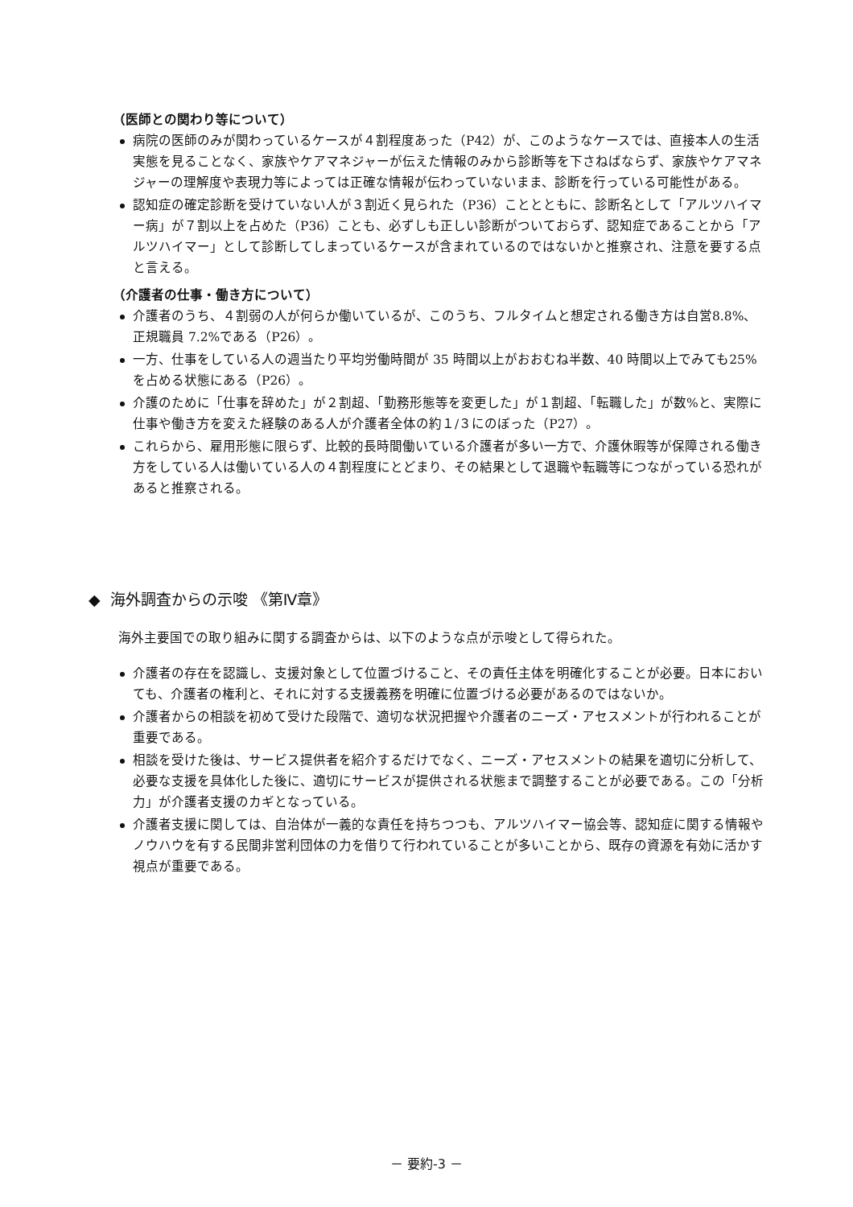（医師との関わり等について）
病院の医師のみが関わっているケースが４割程度あった（P42）が、このようなケースでは、直接本人の生活実態を見ることなく、家族やケアマネジャーが伝えた情報のみから診断等を下さねばならず、家族やケアマネジャーの理解度や表現力等によっては正確な情報が伝わっていないまま、診断を行っている可能性がある。
認知症の確定診断を受けていない人が３割近く見られた（P36）こととともに、診断名として「アルツハイマー病」が７割以上を占めた（P36）ことも、必ずしも正しい診断がついておらず、認知症であることから「アルツハイマー」として診断してしまっているケースが含まれているのではないかと推察され、注意を要する点と言える。
（介護者の仕事・働き方について）
介護者のうち、４割弱の人が何らか働いているが、このうち、フルタイムと想定される働き方は自営8.8%、正規職員 7.2%である（P26）。
一方、仕事をしている人の週当たり平均労働時間が 35 時間以上がおおむね半数、40 時間以上でみても25%を占める状態にある（P26）。
介護のために「仕事を辞めた」が２割超、「勤務形態等を変更した」が１割超、「転職した」が数%と、実際に仕事や働き方を変えた経験のある人が介護者全体の約１/３にのぼった（P27）。
これらから、雇用形態に限らず、比較的長時間働いている介護者が多い一方で、介護休暇等が保障される働き方をしている人は働いている人の４割程度にとどまり、その結果として退職や転職等につながっている恐れがあると推察される。
◆ 海外調査からの示唆 《第Ⅳ章》
海外主要国での取り組みに関する調査からは、以下のような点が示唆として得られた。
介護者の存在を認識し、支援対象として位置づけること、その責任主体を明確化することが必要。日本においても、介護者の権利と、それに対する支援義務を明確に位置づける必要があるのではないか。
介護者からの相談を初めて受けた段階で、適切な状況把握や介護者のニーズ・アセスメントが行われることが重要である。
相談を受けた後は、サービス提供者を紹介するだけでなく、ニーズ・アセスメントの結果を適切に分析して、必要な支援を具体化した後に、適切にサービスが提供される状態まで調整することが必要である。この「分析力」が介護者支援のカギとなっている。
介護者支援に関しては、自治体が一義的な責任を持ちつつも、アルツハイマー協会等、認知症に関する情報やノウハウを有する民間非営利団体の力を借りて行われていることが多いことから、既存の資源を有効に活かす視点が重要である。
－ 要約-3 －